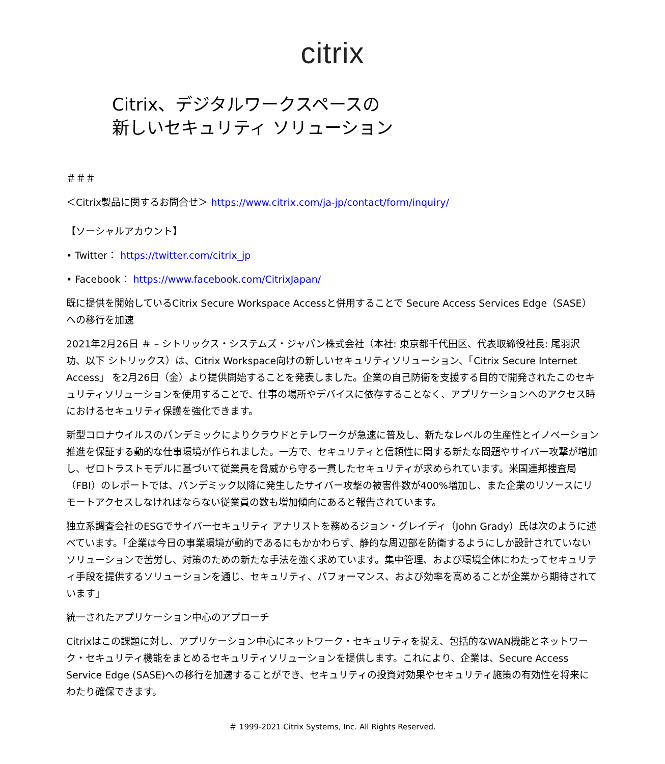citrix
Citrix、デジタルワークスペースの
新しいセキュリティ ソリューション
＃＃＃
＜Citrix製品に関するお問合せ＞ https://www.citrix.com/ja-jp/contact/form/inquiry/
【ソーシャルアカウント】
• Twitter： https://twitter.com/citrix_jp
• Facebook： https://www.facebook.com/CitrixJapan/
既に提供を開始しているCitrix Secure Workspace Accessと併用することで Secure Access Services Edge（SASE）への移行を加速
2021年2月26日 ＃ – シトリックス・システムズ・ジャパン株式会社（本社: 東京都千代田区、代表取締役社長: 尾羽沢 功、以下 シトリックス）は、Citrix Workspace向けの新しいセキュリティソリューション、「Citrix Secure Internet Access」 を2月26日（金）より提供開始することを発表しました。企業の自己防衛を支援する目的で開発されたこのセキュリティソリューションを使用することで、仕事の場所やデバイスに依存することなく、アプリケーションへのアクセス時におけるセキュリティ保護を強化できます。
新型コロナウイルスのパンデミックによりクラウドとテレワークが急速に普及し、新たなレベルの生産性とイノベーション推進を保証する動的な仕事環境が作られました。一方で、セキュリティと信頼性に関する新たな問題やサイバー攻撃が増加し、ゼロトラストモデルに基づいて従業員を脅威から守る一貫したセキュリティが求められています。米国連邦捜査局（FBI）のレポートでは、パンデミック以降に発生したサイバー攻撃の被害件数が400%増加し、また企業のリソースにリモートアクセスしなければならない従業員の数も増加傾向にあると報告されています。
独立系調査会社のESGでサイバーセキュリティ アナリストを務めるジョン・グレイディ（John Grady）氏は次のように述べています。「企業は今日の事業環境が動的であるにもかかわらず、静的な周辺部を防衛するようにしか設計されていないソリューションで苦労し、対策のための新たな手法を強く求めています。集中管理、および環境全体にわたってセキュリティ手段を提供するソリューションを通じ、セキュリティ、パフォーマンス、および効率を高めることが企業から期待されています」
統一されたアプリケーション中心のアプローチ
Citrixはこの課題に対し、アプリケーション中心にネットワーク・セキュリティを捉え、包括的なWAN機能とネットワーク・セキュリティ機能をまとめるセキュリティソリューションを提供します。これにより、企業は、Secure Access Service Edge (SASE)への移行を加速することができ、セキュリティの投資対効果やセキュリティ施策の有効性を将来にわたり確保できます。
＃ 1999-2021 Citrix Systems, Inc. All Rights Reserved.